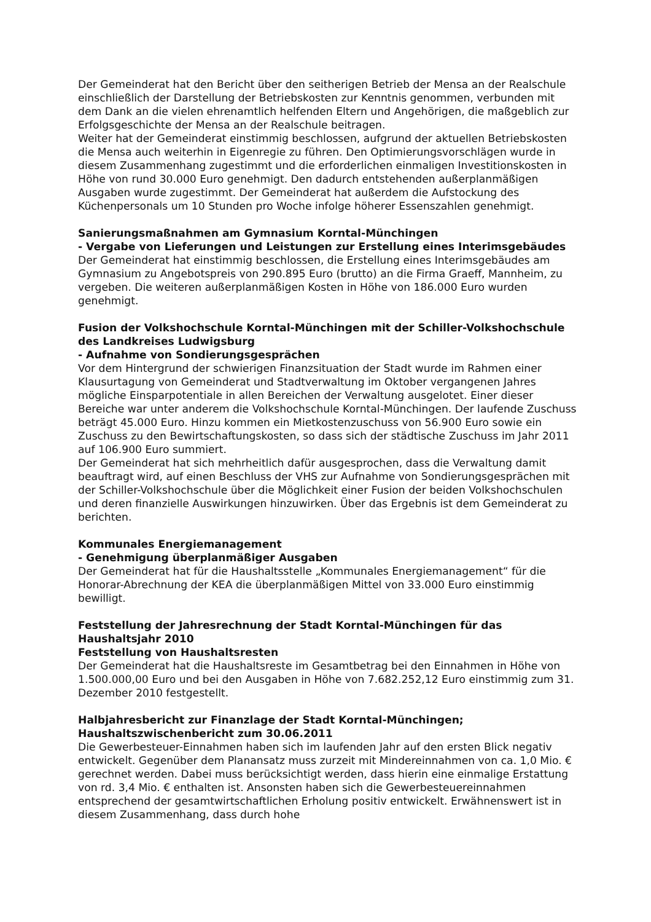Der Gemeinderat hat den Bericht über den seitherigen Betrieb der Mensa an der Realschule einschließlich der Darstellung der Betriebskosten zur Kenntnis genommen, verbunden mit dem Dank an die vielen ehrenamtlich helfenden Eltern und Angehörigen, die maßgeblich zur Erfolgsgeschichte der Mensa an der Realschule beitragen.
Weiter hat der Gemeinderat einstimmig beschlossen, aufgrund der aktuellen Betriebskosten die Mensa auch weiterhin in Eigenregie zu führen. Den Optimierungsvorschlägen wurde in diesem Zusammenhang zugestimmt und die erforderlichen einmaligen Investitionskosten in Höhe von rund 30.000 Euro genehmigt. Den dadurch entstehenden außerplanmäßigen Ausgaben wurde zugestimmt. Der Gemeinderat hat außerdem die Aufstockung des Küchenpersonals um 10 Stunden pro Woche infolge höherer Essenszahlen genehmigt.
Sanierungsmaßnahmen am Gymnasium Korntal-Münchingen
- Vergabe von Lieferungen und Leistungen zur Erstellung eines Interimsgebäudes
Der Gemeinderat hat einstimmig beschlossen, die Erstellung eines Interimsgebäudes am Gymnasium zu Angebotspreis von 290.895 Euro (brutto) an die Firma Graeff, Mannheim, zu vergeben. Die weiteren außerplanmäßigen Kosten in Höhe von 186.000 Euro wurden genehmigt.
Fusion der Volkshochschule Korntal-Münchingen mit der Schiller-Volkshochschule des Landkreises Ludwigsburg
- Aufnahme von Sondierungsgesprächen
Vor dem Hintergrund der schwierigen Finanzsituation der Stadt wurde im Rahmen einer Klausurtagung von Gemeinderat und Stadtverwaltung im Oktober vergangenen Jahres mögliche Einsparpotentiale in allen Bereichen der Verwaltung ausgelotet. Einer dieser Bereiche war unter anderem die Volkshochschule Korntal-Münchingen. Der laufende Zuschuss beträgt 45.000 Euro. Hinzu kommen ein Mietkostenzuschuss von 56.900 Euro sowie ein Zuschuss zu den Bewirtschaftungskosten, so dass sich der städtische Zuschuss im Jahr 2011 auf 106.900 Euro summiert.
Der Gemeinderat hat sich mehrheitlich dafür ausgesprochen, dass die Verwaltung damit beauftragt wird, auf einen Beschluss der VHS zur Aufnahme von Sondierungsgesprächen mit der Schiller-Volkshochschule über die Möglichkeit einer Fusion der beiden Volkshochschulen und deren finanzielle Auswirkungen hinzuwirken. Über das Ergebnis ist dem Gemeinderat zu berichten.
Kommunales Energiemanagement
- Genehmigung überplanmäßiger Ausgaben
Der Gemeinderat hat für die Haushaltsstelle „Kommunales Energiemanagement“ für die Honorar-Abrechnung der KEA die überplanmäßigen Mittel von 33.000 Euro einstimmig bewilligt.
Feststellung der Jahresrechnung der Stadt Korntal-Münchingen für das Haushaltsjahr 2010
Feststellung von Haushaltsresten
Der Gemeinderat hat die Haushaltsreste im Gesamtbetrag bei den Einnahmen in Höhe von 1.500.000,00 Euro und bei den Ausgaben in Höhe von 7.682.252,12 Euro einstimmig zum 31. Dezember 2010 festgestellt.
Halbjahresbericht zur Finanzlage der Stadt Korntal-Münchingen; Haushaltszwischenbericht zum 30.06.2011
Die Gewerbesteuer-Einnahmen haben sich im laufenden Jahr auf den ersten Blick negativ entwickelt. Gegenüber dem Planansatz muss zurzeit mit Mindereinnahmen von ca. 1,0 Mio. € gerechnet werden. Dabei muss berücksichtigt werden, dass hierin eine einmalige Erstattung von rd. 3,4 Mio. € enthalten ist. Ansonsten haben sich die Gewerbesteuereinnahmen entsprechend der gesamtwirtschaftlichen Erholung positiv entwickelt. Erwähnenswert ist in diesem Zusammenhang, dass durch hohe